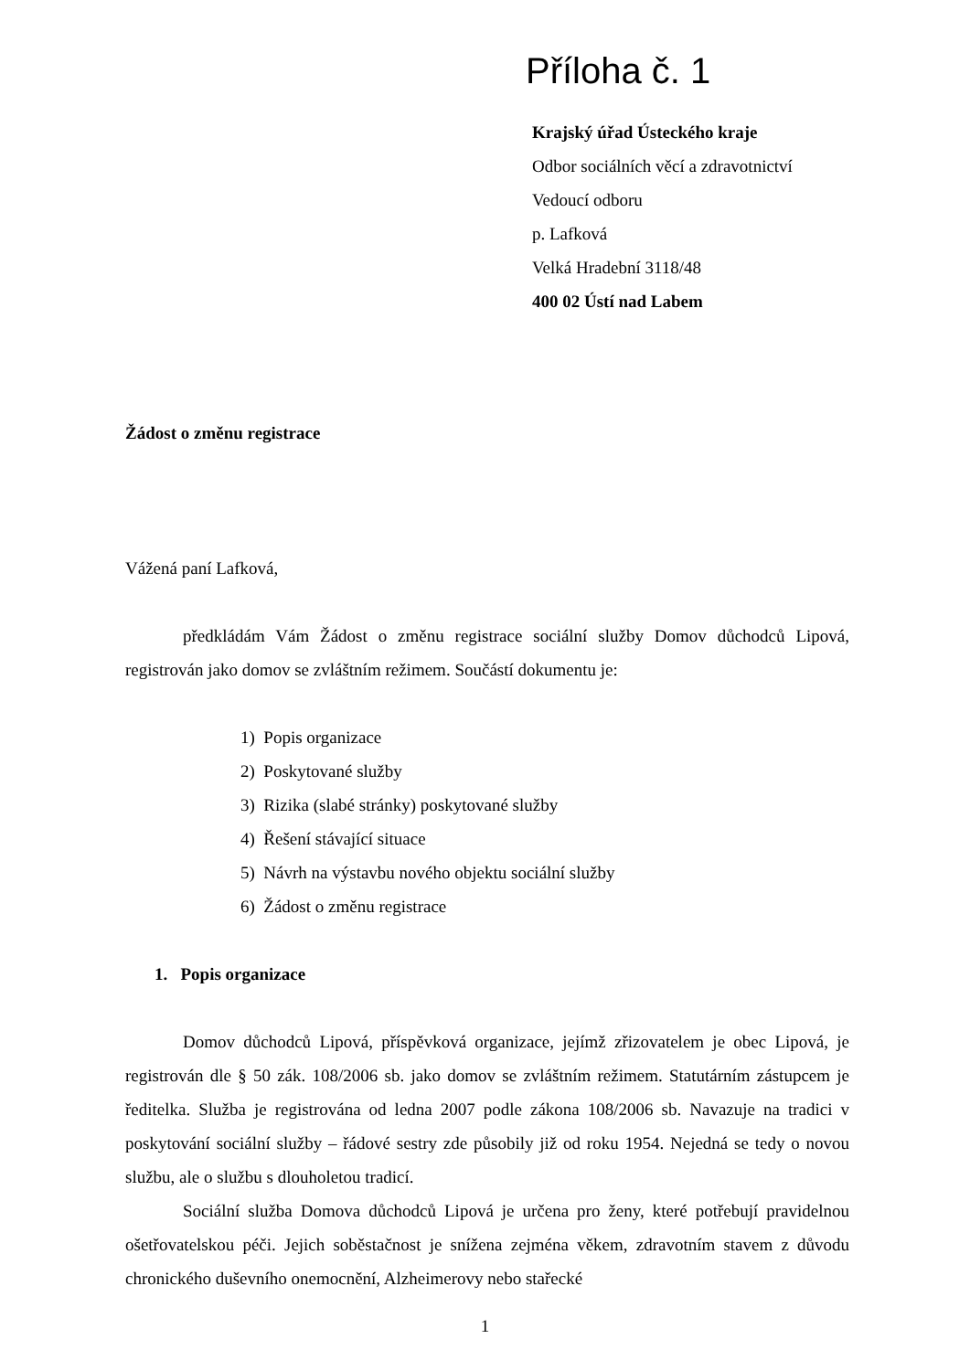Příloha č. 1
Krajský úřad Ústeckého kraje
Odbor sociálních věcí a zdravotnictví
Vedoucí odboru
p. Lafková
Velká Hradební 3118/48
400 02 Ústí nad Labem
Žádost o změnu registrace
Vážená paní Lafková,
předkládám Vám Žádost o změnu registrace sociální služby Domov důchodců Lipová, registrován jako domov se zvláštním režimem. Součástí dokumentu je:
1) Popis organizace
2) Poskytované služby
3) Rizika (slabé stránky) poskytované služby
4) Řešení stávající situace
5) Návrh na výstavbu nového objektu sociální služby
6) Žádost o změnu registrace
1. Popis organizace
Domov důchodců Lipová, příspěvková organizace, jejímž zřizovatelem je obec Lipová, je registrován dle § 50 zák. 108/2006 sb. jako domov se zvláštním režimem. Statutárním zástupcem je ředitelka. Služba je registrována od ledna 2007 podle zákona 108/2006 sb. Navazuje na tradici v poskytování sociální služby – řádové sestry zde působily již od roku 1954. Nejedná se tedy o novou službu, ale o službu s dlouholetou tradicí.
Sociální služba Domova důchodců Lipová je určena pro ženy, které potřebují pravidelnou ošetřovatelskou péči. Jejich soběstačnost je snížena zejména věkem, zdravotním stavem z důvodu chronického duševního onemocnění, Alzheimerovy nebo stařecké
1